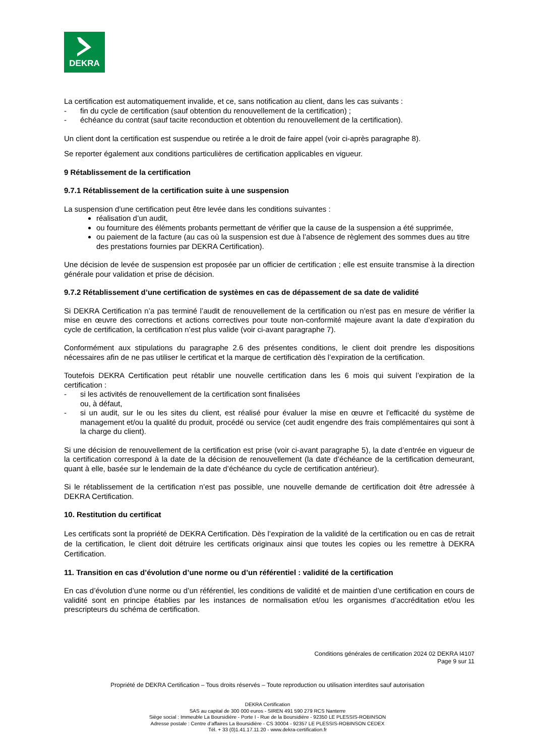DEKRA
La certification est automatiquement invalide, et ce, sans notification au client, dans les cas suivants :
- fin du cycle de certification (sauf obtention du renouvellement de la certification) ;
- échéance du contrat (sauf tacite reconduction et obtention du renouvellement de la certification).
Un client dont la certification est suspendue ou retirée a le droit de faire appel (voir ci-après paragraphe 8).
Se reporter également aux conditions particulières de certification applicables en vigueur.
9 Rétablissement de la certification
9.7.1 Rétablissement de la certification suite à une suspension
La suspension d’une certification peut être levée dans les conditions suivantes :
réalisation d’un audit,
ou fourniture des éléments probants permettant de vérifier que la cause de la suspension a été supprimée,
ou paiement de la facture (au cas où la suspension est due à l’absence de règlement des sommes dues au titre des prestations fournies par DEKRA Certification).
Une décision de levée de suspension est proposée par un officier de certification ; elle est ensuite transmise à la direction générale pour validation et prise de décision.
9.7.2 Rétablissement d’une certification de systèmes en cas de dépassement de sa date de validité
Si DEKRA Certification n’a pas terminé l’audit de renouvellement de la certification ou n’est pas en mesure de vérifier la mise en œuvre des corrections et actions correctives pour toute non-conformité majeure avant la date d’expiration du cycle de certification, la certification n’est plus valide (voir ci-avant paragraphe 7).
Conformément aux stipulations du paragraphe 2.6 des présentes conditions, le client doit prendre les dispositions nécessaires afin de ne pas utiliser le certificat et la marque de certification dès l’expiration de la certification.
Toutefois DEKRA Certification peut rétablir une nouvelle certification dans les 6 mois qui suivent l’expiration de la certification :
- si les activités de renouvellement de la certification sont finalisées
ou, à défaut,
- si un audit, sur le ou les sites du client, est réalisé pour évaluer la mise en œuvre et l’efficacité du système de management et/ou la qualité du produit, procédé ou service (cet audit engendre des frais complémentaires qui sont à la charge du client).
Si une décision de renouvellement de la certification est prise (voir ci-avant paragraphe 5), la date d’entrée en vigueur de la certification correspond à la date de la décision de renouvellement (la date d’échéance de la certification demeurant, quant à elle, basée sur le lendemain de la date d’échéance du cycle de certification antérieur).
Si le rétablissement de la certification n’est pas possible, une nouvelle demande de certification doit être adressée à DEKRA Certification.
10. Restitution du certificat
Les certificats sont la propriété de DEKRA Certification. Dès l’expiration de la validité de la certification ou en cas de retrait de la certification, le client doit détruire les certificats originaux ainsi que toutes les copies ou les remettre à DEKRA Certification.
11. Transition en cas d’évolution d’une norme ou d’un référentiel : validité de la certification
En cas d’évolution d’une norme ou d’un référentiel, les conditions de validité et de maintien d’une certification en cours de validité sont en principe établies par les instances de normalisation et/ou les organismes d’accréditation et/ou les prescripteurs du schéma de certification.
Conditions générales de certification 2024 02 DEKRA I4107
Page 9 sur 11
Propriété de DEKRA Certification – Tous droits réservés – Toute reproduction ou utilisation interdites sauf autorisation
DEKRA Certification
SAS au capital de 300 000 euros - SIREN 491 590 279 RCS Nanterre
Siège social : Immeuble La Boursidière - Porte I - Rue de la Boursidière - 92350 LE PLESSIS-ROBINSON
Adresse postale : Centre d’affaires La Boursidière - CS 30004 - 92357 LE PLESSIS-ROBINSON CEDEX
Tél. + 33 (0)1.41.17.11.20 - www.dekra-certification.fr